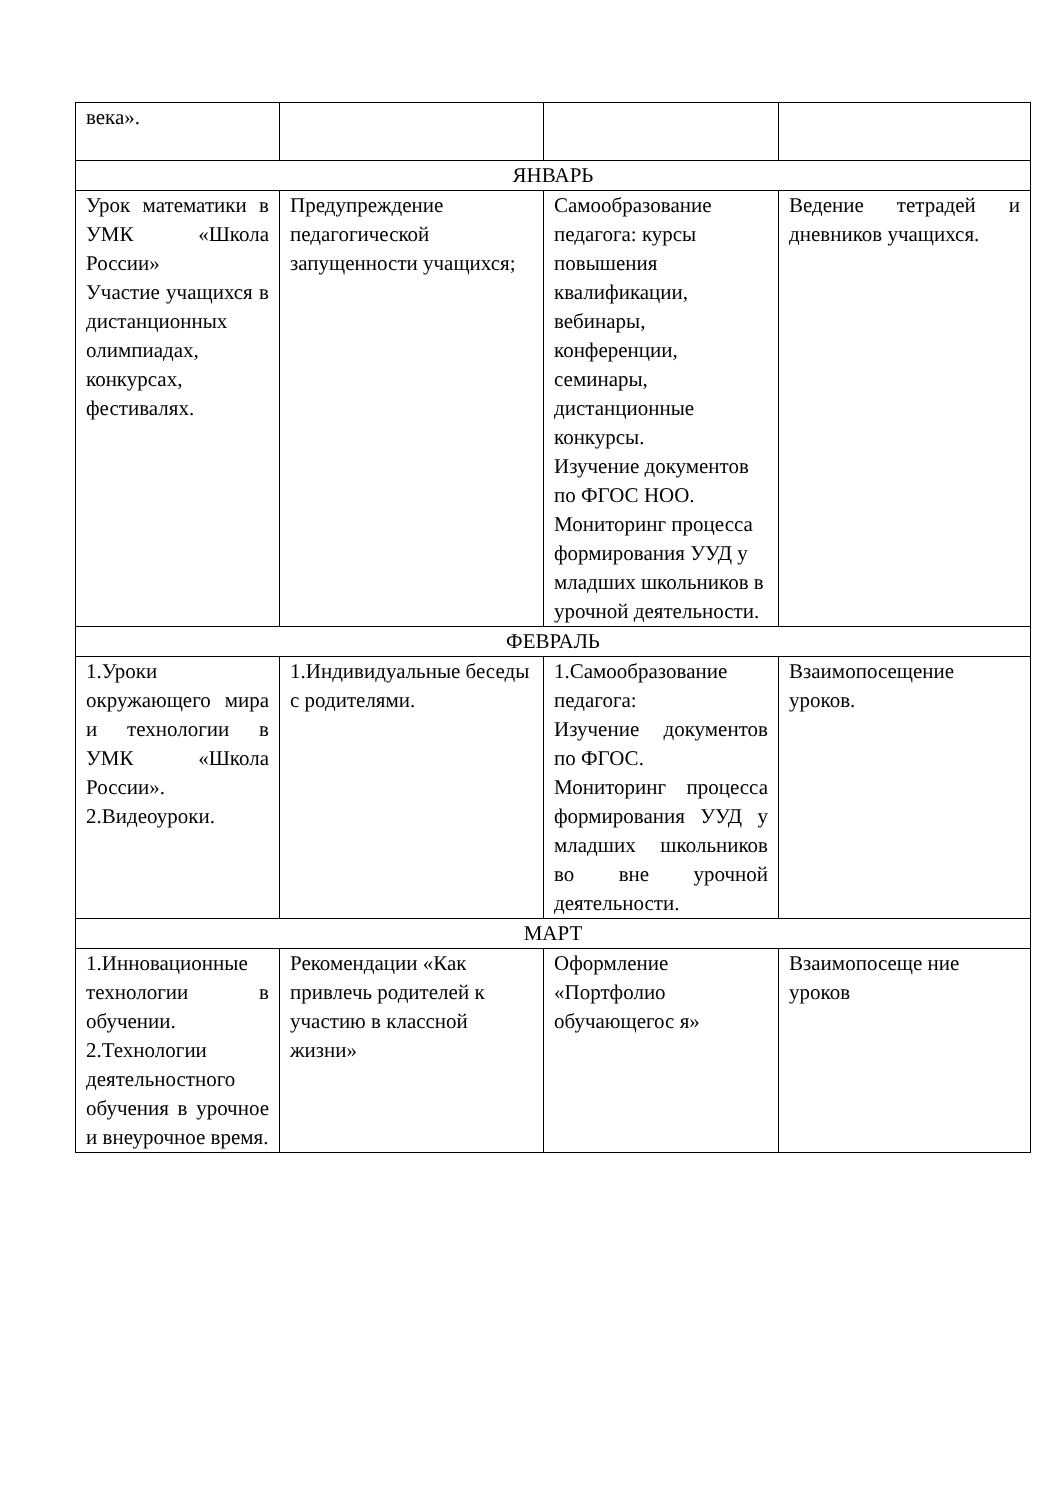| века». | | | |
| ЯНВАРЬ | | | |
| Урок математики в УМК «Школа России» Участие учащихся в дистанционных олимпиадах, конкурсах, фестивалях. | Предупреждение педагогической запущенности учащихся; | Самообразование педагога: курсы повышения квалификации, вебинары, конференции, семинары, дистанционные конкурсы. Изучение документов по ФГОС НОО. Мониторинг процесса формирования УУД у младших школьников в урочной деятельности. | Ведение тетрадей и дневников учащихся. |
| ФЕВРАЛЬ | | | |
| 1.Уроки окружающего мира и технологии в УМК «Школа России». 2.Видеоуроки. | 1.Индивидуальные беседы с родителями. | 1.Самообразование педагога: Изучение документов по ФГОС. Мониторинг процесса формирования УУД у младших школьников во вне урочной деятельности. | Взаимопосещение уроков. |
| МАРТ | | | |
| 1.Инновационные технологии в обучении. 2.Технологии деятельностного обучения в урочное и внеурочное время. | Рекомендации «Как привлечь родителей к участию в классной жизни» | Оформление «Портфолио обучающегос я» | Взаимопосеще ние уроков |